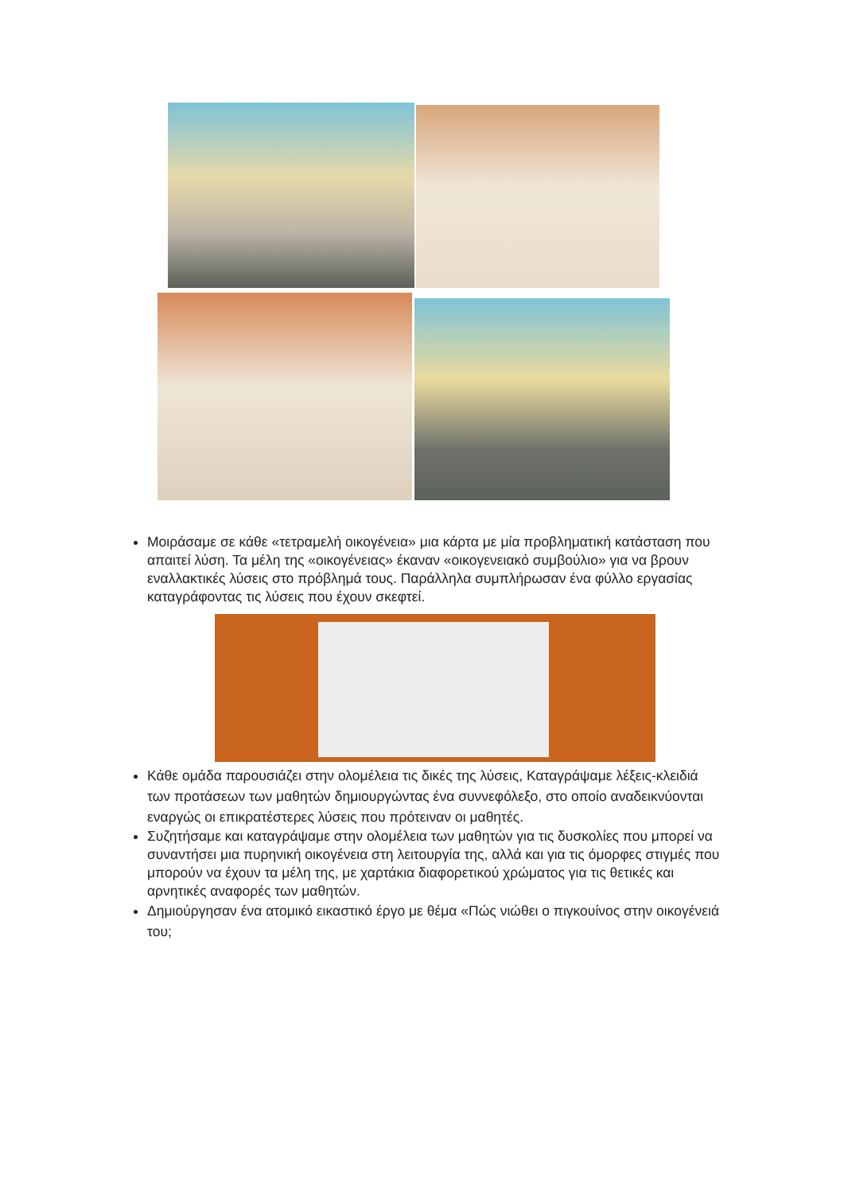Μοιράσαμε σε κάθε «τετραμελή οικογένεια» μια κάρτα με μία προβληματική κατάσταση που απαιτεί λύση. Τα μέλη της «οικογένειας» έκαναν «οικογενειακό συμβούλιο» για να βρουν εναλλακτικές λύσεις στο πρόβλημά τους. Παράλληλα συμπλήρωσαν ένα φύλλο εργασίας καταγράφοντας τις λύσεις που έχουν σκεφτεί.
Κάθε ομάδα παρουσιάζει στην ολομέλεια τις δικές της λύσεις, Καταγράψαμε λέξεις-κλειδιά των προτάσεων των μαθητών δημιουργώντας ένα συννεφόλεξο, στο οποίο αναδεικνύονται εναργώς οι επικρατέστερες λύσεις που πρότειναν οι μαθητές.
Συζητήσαμε και καταγράψαμε στην ολομέλεια των μαθητών για τις δυσκολίες που μπορεί να συναντήσει μια πυρηνική οικογένεια στη λειτουργία της, αλλά και για τις όμορφες στιγμές που μπορούν να έχουν τα μέλη της, με χαρτάκια διαφορετικού χρώματος για τις θετικές και αρνητικές αναφορές των μαθητών.
Δημιούργησαν ένα ατομικό εικαστικό έργο με θέμα «Πώς νιώθει ο πιγκουίνος στην οικογένειά του;